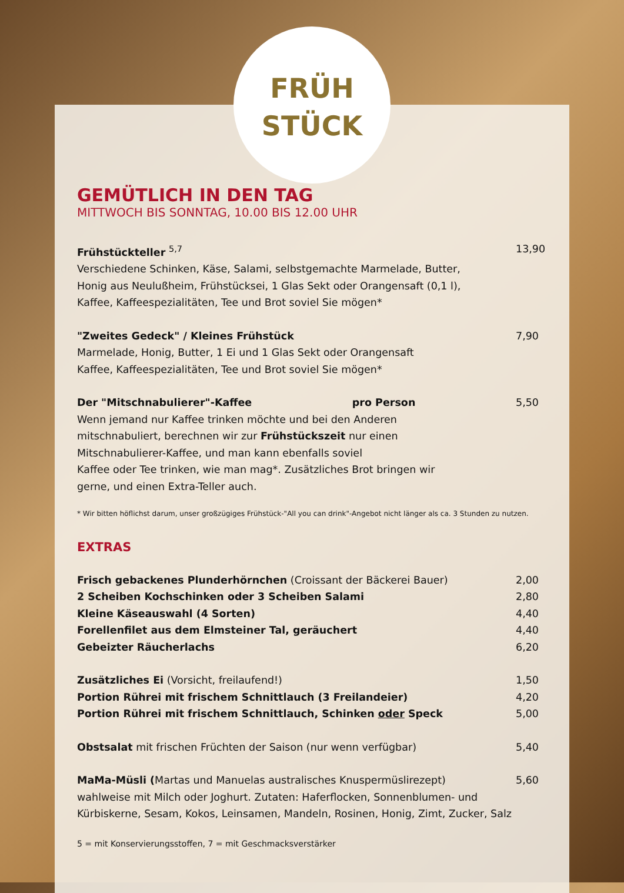FRÜH
STÜCK
GEMÜTLICH IN DEN TAG
MITTWOCH BIS SONNTAG, 10.00 BIS 12.00 UHR
Frühstückteller <sup>5,7</sup> 13,90
Verschiedene Schinken, Käse, Salami, selbstgemachte Marmelade, Butter,
Honig aus Neulußheim, Frühstücksei, 1 Glas Sekt oder Orangensaft (0,1 l),
Kaffee, Kaffeespezialitäten, Tee und Brot soviel Sie mögen*
"Zweites Gedeck" / Kleines Frühstück 7,90
Marmelade, Honig, Butter, 1 Ei und 1 Glas Sekt oder Orangensaft
Kaffee, Kaffeespezialitäten, Tee und Brot soviel Sie mögen*
Der "Mitschnabulierer"-Kaffee pro Person 5,50
Wenn jemand nur Kaffee trinken möchte und bei den Anderen
mitschnabuliert, berechnen wir zur Frühstückszeit nur einen
Mitschnabulierer-Kaffee, und man kann ebenfalls soviel
Kaffee oder Tee trinken, wie man mag*. Zusätzliches Brot bringen wir
gerne, und einen Extra-Teller auch.
* Wir bitten höflichst darum, unser großzügiges Frühstück-"All you can drink"-Angebot nicht länger als ca. 3 Stunden zu nutzen.
EXTRAS
Frisch gebackenes Plunderhörnchen (Croissant der Bäckerei Bauer) 2,00
2 Scheiben Kochschinken oder 3 Scheiben Salami 2,80
Kleine Käseauswahl (4 Sorten) 4,40
Forellenfilet aus dem Elmsteiner Tal, geräuchert 4,40
Gebeizter Räucherlachs 6,20
Zusätzliches Ei (Vorsicht, freilaufend!) 1,50
Portion Rührei mit frischem Schnittlauch (3 Freilandeier) 4,20
Portion Rührei mit frischem Schnittlauch, Schinken oder Speck 5,00
Obstsalat mit frischen Früchten der Saison (nur wenn verfügbar) 5,40
MaMa-Müsli (Martas und Manuelas australisches Knuspermüslirezept) 5,60
wahlweise mit Milch oder Joghurt. Zutaten: Haferflocken, Sonnenblumen- und
Kürbiskerne, Sesam, Kokos, Leinsamen, Mandeln, Rosinen, Honig, Zimt, Zucker, Salz
5 = mit Konservierungsstoffen, 7 = mit Geschmacksverstärker